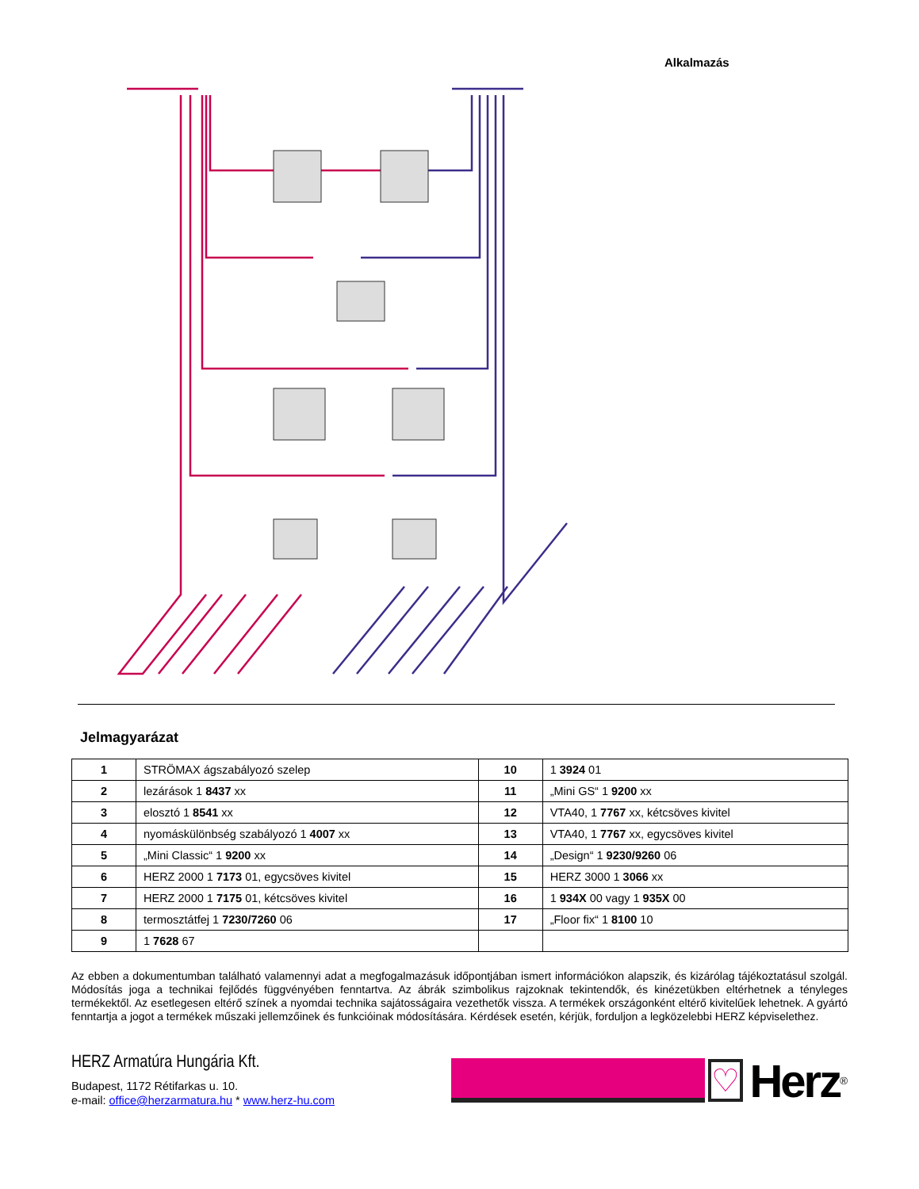Alkalmazás
Jelmagyarázat
| 1 | STRÖMAX ágszabályozó szelep | 10 | 1 3924 01 |
| 2 | lezárások 1 8437 xx | 11 | „Mini GS“ 1 9200 xx |
| 3 | elosztó 1 8541 xx | 12 | VTA40, 1 7767 xx, kétcsöves kivitel |
| 4 | nyomáskülönbség szabályozó 1 4007 xx | 13 | VTA40, 1 7767 xx, egycsöves kivitel |
| 5 | „Mini Classic“ 1 9200 xx | 14 | „Design“ 1 9230/9260 06 |
| 6 | HERZ 2000 1 7173 01, egycsöves kivitel | 15 | HERZ 3000 1 3066 xx |
| 7 | HERZ 2000 1 7175 01, kétcsöves kivitel | 16 | 1 934X 00 vagy 1 935X 00 |
| 8 | termosztátfej 1 7230/7260 06 | 17 | „Floor fix“ 1 8100 10 |
| 9 | 1 7628 67 | | |
Az ebben a dokumentumban található valamennyi adat a megfogalmazásuk időpontjában ismert információkon alapszik, és kizárólag tájékoztatásul szolgál. Módosítás joga a technikai fejlődés függvényében fenntartva. Az ábrák szimbolikus rajzoknak tekintendők, és kinézetükben eltérhetnek a tényleges termékektől. Az esetlegesen eltérő színek a nyomdai technika sajátosságaira vezethetők vissza. A termékek országonként eltérő kivitelűek lehetnek. A gyártó fenntartja a jogot a termékek műszaki jellemzőinek és funkcióinak módosítására. Kérdések esetén, kérjük, forduljon a legközelebbi HERZ képviselethez.
HERZ Armatúra Hungária Kft.
Budapest, 1172 Rétifarkas u. 10.
e-mail: office@herzarmatura.hu * www.herz-hu.com
♡ Herz<sup>®</sup>